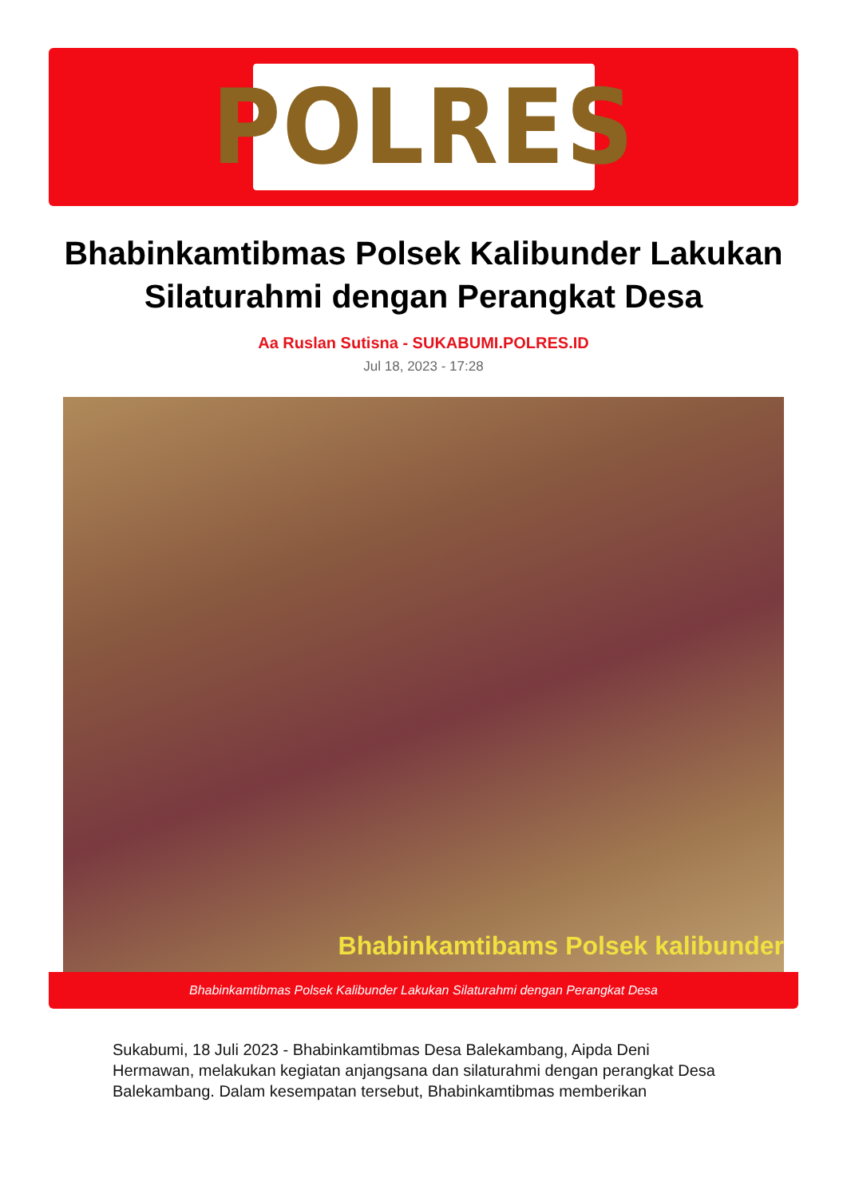POLRES
Bhabinkamtibmas Polsek Kalibunder Lakukan Silaturahmi dengan Perangkat Desa
Aa Ruslan Sutisna - SUKABUMI.POLRES.ID
Jul 18, 2023 - 17:28
Bhabinkamtibams Polsek kalibunder
Bhabinkamtibmas Polsek Kalibunder Lakukan Silaturahmi dengan Perangkat Desa
Sukabumi, 18 Juli 2023 - Bhabinkamtibmas Desa Balekambang, Aipda Deni Hermawan, melakukan kegiatan anjangsana dan silaturahmi dengan perangkat Desa Balekambang. Dalam kesempatan tersebut, Bhabinkamtibmas memberikan